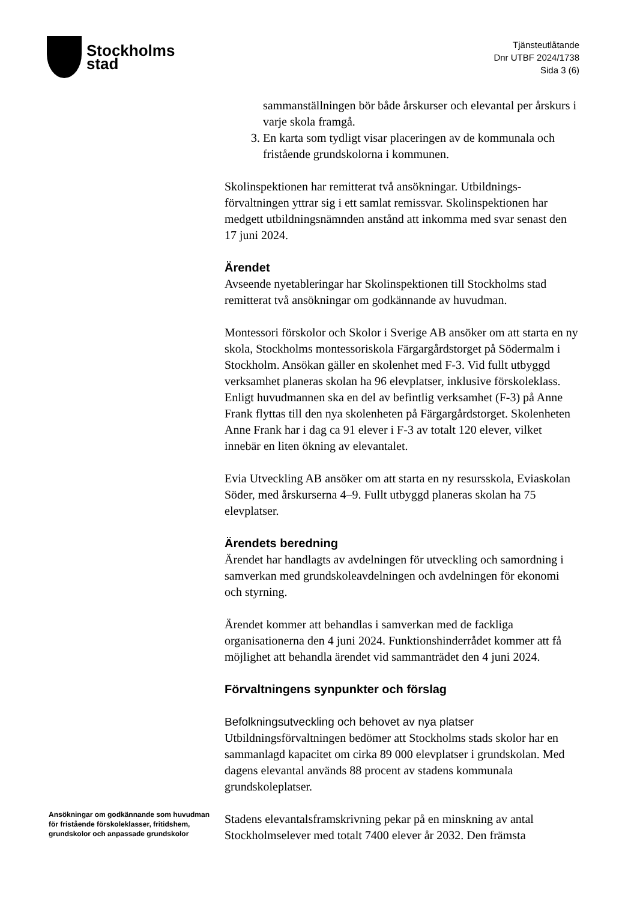Stockholms
stad
Tjänsteutlåtande
Dnr UTBF 2024/1738
Sida 3 (6)
sammanställningen bör både årskurser och elevantal per årskurs i varje skola framgå.
3. En karta som tydligt visar placeringen av de kommunala och fristående grundskolorna i kommunen.
Skolinspektionen har remitterat två ansökningar. Utbildnings-förvaltningen yttrar sig i ett samlat remissvar. Skolinspektionen har medgett utbildningsnämnden anstånd att inkomma med svar senast den 17 juni 2024.
Ärendet
Avseende nyetableringar har Skolinspektionen till Stockholms stad remitterat två ansökningar om godkännande av huvudman.
Montessori förskolor och Skolor i Sverige AB ansöker om att starta en ny skola, Stockholms montessoriskola Färgargårdstorget på Södermalm i Stockholm. Ansökan gäller en skolenhet med F-3. Vid fullt utbyggd verksamhet planeras skolan ha 96 elevplatser, inklusive förskoleklass. Enligt huvudmannen ska en del av befintlig verksamhet (F-3) på Anne Frank flyttas till den nya skolenheten på Färgargårdstorget. Skolenheten Anne Frank har i dag ca 91 elever i F-3 av totalt 120 elever, vilket innebär en liten ökning av elevantalet.
Evia Utveckling AB ansöker om att starta en ny resursskola, Eviaskolan Söder, med årskurserna 4–9. Fullt utbyggd planeras skolan ha 75 elevplatser.
Ärendets beredning
Ärendet har handlagts av avdelningen för utveckling och samordning i samverkan med grundskoleavdelningen och avdelningen för ekonomi och styrning.
Ärendet kommer att behandlas i samverkan med de fackliga organisationerna den 4 juni 2024. Funktionshinderrådet kommer att få möjlighet att behandla ärendet vid sammanträdet den 4 juni 2024.
Förvaltningens synpunkter och förslag
Befolkningsutveckling och behovet av nya platser
Utbildningsförvaltningen bedömer att Stockholms stads skolor har en sammanlagd kapacitet om cirka 89 000 elevplatser i grundskolan. Med dagens elevantal används 88 procent av stadens kommunala grundskoleplatser.
Stadens elevantalsframskrivning pekar på en minskning av antal Stockholmselever med totalt 7400 elever år 2032. Den främsta
Ansökningar om godkännande som huvudman för fristående förskoleklasser, fritidshem, grundskolor och anpassade grundskolor